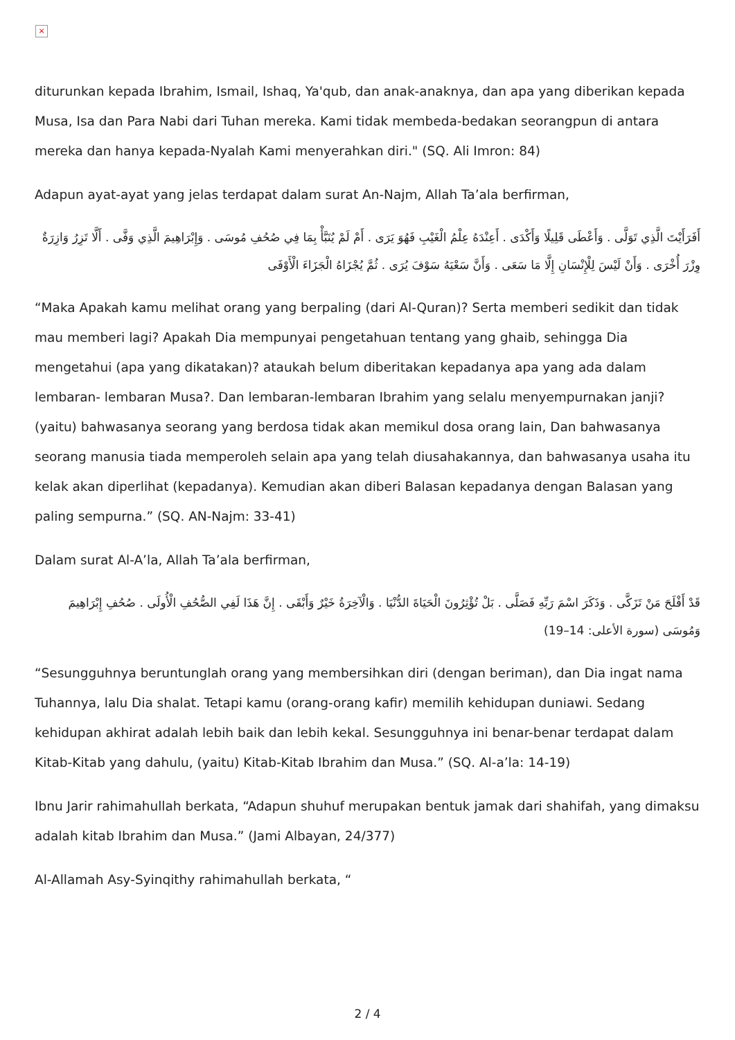×
diturunkan kepada Ibrahim, Ismail, Ishaq, Ya'qub, dan anak-anaknya, dan apa yang diberikan kepada Musa, Isa dan Para Nabi dari Tuhan mereka. Kami tidak membeda-bedakan seorangpun di antara mereka dan hanya kepada-Nyalah Kami menyerahkan diri." (SQ. Ali Imron: 84)
Adapun ayat-ayat yang jelas terdapat dalam surat An-Najm, Allah Ta’ala berfirman,
أَفَرَأَيْتَ الَّذِي تَوَلَّى . وَأَعْطَى قَلِيلًا وَأَكْدَى . أَعِنْدَهُ عِلْمُ الْغَيْبِ فَهُوَ يَرَى . أَمْ لَمْ يُنَبَّأْ بِمَا فِي صُحُفِ مُوسَى . وَإِبْرَاهِيمَ الَّذِي وَفَّى . أَلَّا تَزِرُ وَازِرَةٌ وِزْرَ أُخْرَى . وَأَنْ لَيْسَ لِلْإِنْسَانِ إِلَّا مَا سَعَى . وَأَنَّ سَعْيَهُ سَوْفَ يُرَى . ثُمَّ يُجْزَاهُ الْجَزَاءَ الْأَوْفَى
“Maka Apakah kamu melihat orang yang berpaling (dari Al-Quran)? Serta memberi sedikit dan tidak mau memberi lagi? Apakah Dia mempunyai pengetahuan tentang yang ghaib, sehingga Dia mengetahui (apa yang dikatakan)? ataukah belum diberitakan kepadanya apa yang ada dalam lembaran- lembaran Musa?. Dan lembaran-lembaran Ibrahim yang selalu menyempurnakan janji? (yaitu) bahwasanya seorang yang berdosa tidak akan memikul dosa orang lain, Dan bahwasanya seorang manusia tiada memperoleh selain apa yang telah diusahakannya, dan bahwasanya usaha itu kelak akan diperlihat (kepadanya). Kemudian akan diberi Balasan kepadanya dengan Balasan yang paling sempurna.” (SQ. AN-Najm: 33-41)
Dalam surat Al-A’la, Allah Ta’ala berfirman,
قَدْ أَفْلَحَ مَنْ تَزَكَّى . وَذَكَرَ اسْمَ رَبِّهِ فَصَلَّى . بَلْ تُؤْثِرُونَ الْحَيَاةَ الدُّنْيَا . وَالْآخِرَةُ خَيْرٌ وَأَبْقَى . إِنَّ هَذَا لَفِي الصُّحُفِ الْأُولَى . صُحُفِ إِبْرَاهِيمَ وَمُوسَى (سورة الأعلى: 14–19)
“Sesungguhnya beruntunglah orang yang membersihkan diri (dengan beriman), dan Dia ingat nama Tuhannya, lalu Dia shalat. Tetapi kamu (orang-orang kafir) memilih kehidupan duniawi. Sedang kehidupan akhirat adalah lebih baik dan lebih kekal. Sesungguhnya ini benar-benar terdapat dalam Kitab-Kitab yang dahulu, (yaitu) Kitab-Kitab Ibrahim dan Musa.” (SQ. Al-a’la: 14-19)
Ibnu Jarir rahimahullah berkata, “Adapun shuhuf merupakan bentuk jamak dari shahifah, yang dimaksu adalah kitab Ibrahim dan Musa.” (Jami Albayan, 24/377)
Al-Allamah Asy-Syinqithy rahimahullah berkata, “
2 / 4